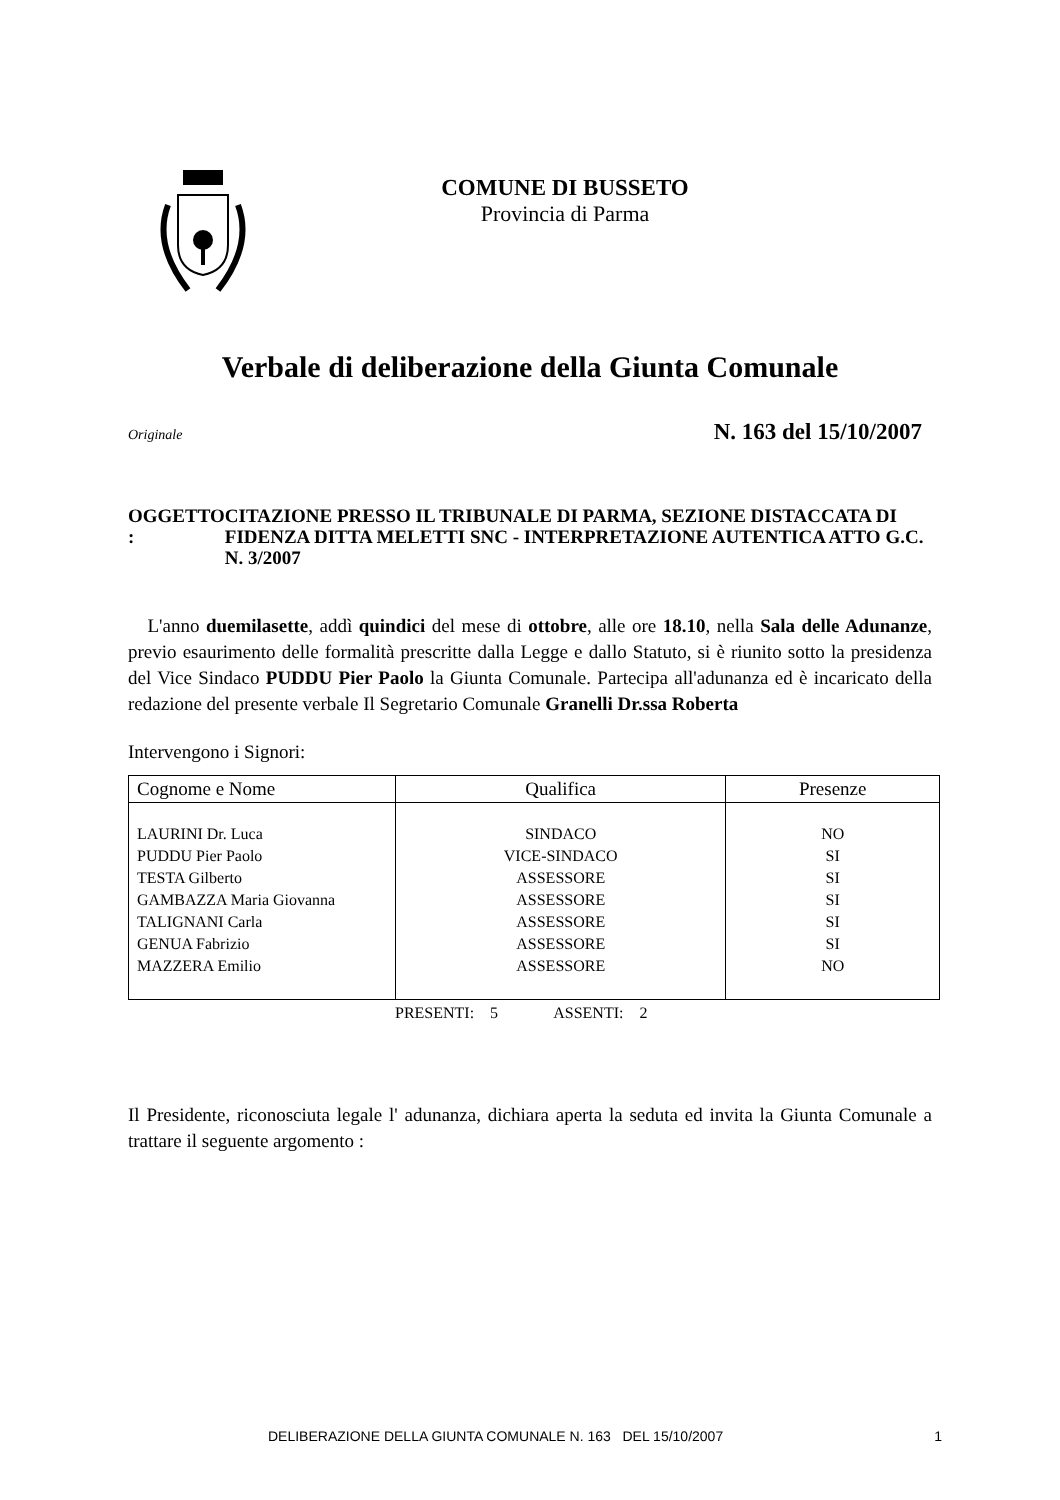COMUNE DI BUSSETO
Provincia di Parma
Verbale di deliberazione della Giunta Comunale
Originale N. 163 del 15/10/2007
OGGETTO : CITAZIONE PRESSO IL TRIBUNALE DI PARMA, SEZIONE DISTACCATA DI FIDENZA DITTA MELETTI SNC - INTERPRETAZIONE AUTENTICA ATTO G.C. N. 3/2007
L'anno duemilasette, addì quindici del mese di ottobre, alle ore 18.10, nella Sala delle Adunanze, previo esaurimento delle formalità prescritte dalla Legge e dallo Statuto, si è riunito sotto la presidenza del Vice Sindaco PUDDU Pier Paolo la Giunta Comunale. Partecipa all'adunanza ed è incaricato della redazione del presente verbale Il Segretario Comunale Granelli Dr.ssa Roberta
Intervengono i Signori:
| Cognome e Nome | Qualifica | Presenze |
| --- | --- | --- |
| LAURINI Dr. Luca PUDDU Pier Paolo TESTA Gilberto GAMBAZZA Maria Giovanna TALIGNANI Carla GENUA Fabrizio MAZZERA Emilio | SINDACO VICE-SINDACO ASSESSORE ASSESSORE ASSESSORE ASSESSORE ASSESSORE | NO SI SI SI SI SI NO |
PRESENTI: 5 ASSENTI: 2
Il Presidente, riconosciuta legale l' adunanza, dichiara aperta la seduta ed invita la Giunta Comunale a trattare il seguente argomento :
DELIBERAZIONE DELLA GIUNTA COMUNALE N. 163 DEL 15/10/2007 1